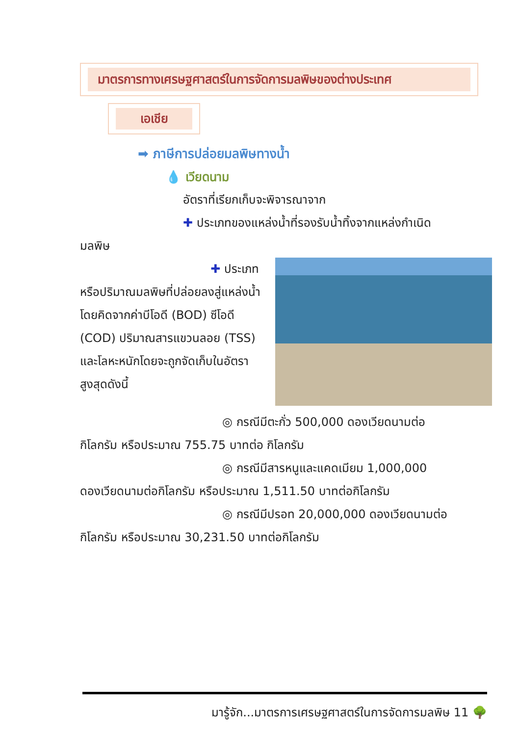มาตรการทางเศรษฐศาสตร์ในการจัดการมลพิษของต่างประเทศ
เอเชีย
➡ ภาษีการปล่อยมลพิษทางน้ำ
💧 เวียดนาม
อัตราที่เรียกเก็บจะพิจารณาจาก
✚ ประเภทของแหล่งน้ำที่รองรับน้ำทิ้งจากแหล่งกำเนิด
มลพิษ
✚ ประเภท
หรือปริมาณมลพิษที่ปล่อยลงสู่แหล่งน้ำ โดยคิดจากค่าบีโอดี (BOD) ซีโอดี (COD) ปริมาณสารแขวนลอย (TSS) และโลหะหนักโดยจะถูกจัดเก็บในอัตราสูงสุดดังนี้
◎ กรณีมีตะกั่ว 500,000 ดองเวียดนามต่อ
กิโลกรัม หรือประมาณ 755.75 บาทต่อ กิโลกรัม
◎ กรณีมีสารหนูและแคดเมียม 1,000,000
ดองเวียดนามต่อกิโลกรัม หรือประมาณ 1,511.50 บาทต่อกิโลกรัม
◎ กรณีมีปรอท 20,000,000 ดองเวียดนามต่อ
กิโลกรัม หรือประมาณ 30,231.50 บาทต่อกิโลกรัม
มารู้จัก...มาตรการเศรษฐศาสตร์ในการจัดการมลพิษ 11 🌳